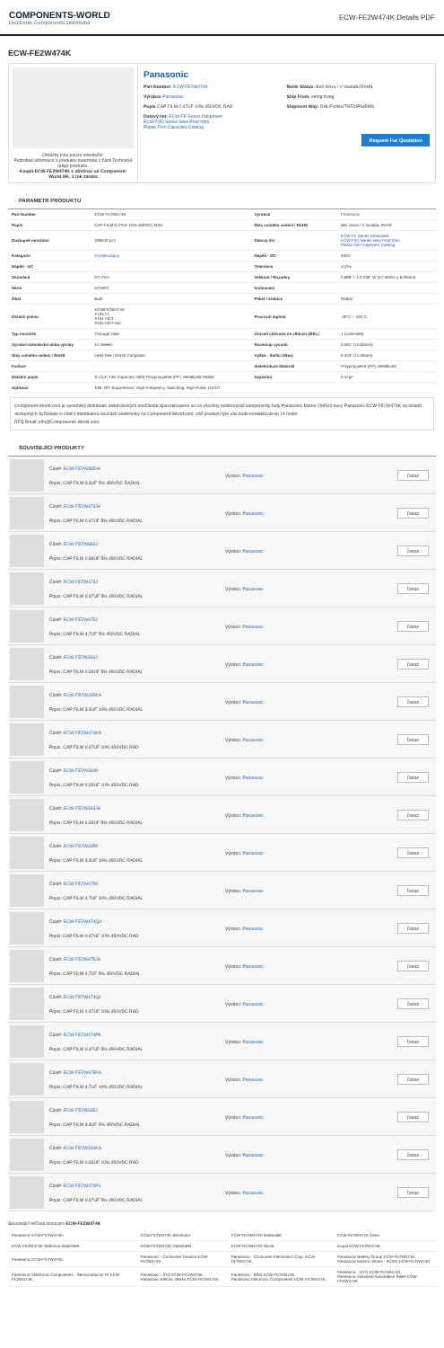COMPONENTS-WORLD
Electronic Components Distributor
ECW-FE2W474K Details PDF
ECW-FE2W474K
Obrázky jsou pouze orientační.
Podrobné informace o produktu naleznete v části Technické údaje produktu.
Koupit ECW-FE2W474K s důvěrou od Component-World.HK, 1 rok záruka
Panasonic
Part Number: ECW-FE2W474K
Výrobce Panasonic
Popis CAP FILM 0.47UF 10% 450VDC RAD
Datový list: ECW-FE Series Datasheet
ECW-F(E) Series New Prod Intro
Plastic Film Capacitor Catalog
RoHs Status: Bez olova / V souladu RoHS
Ship From: Hong Kong
Shipment Way: DHL/Fedex/TNT/UPS/EMS
Request For Quotation
PARAMETR PRODUKTU
| Part Number | ECW-FE2W474K | Výrobce | Panasonic |
| Popis | CAP FILM 0.47UF 10% 450VDC RAD | Stav volného vedení / RoHS | Bez olova / V souladu RoHS |
| Dostupné množství | 299543 pcs | Datový list | ECW-FE Series Datasheet ECW-F(E) Series New Prod Intro Plastic Film Capacitor Catalog |
| Kategorie | Kondenzátory | Napětí - DC | 450V |
| Napětí - AC | - | Tolerance | ±10% |
| Ukončení | PC Pins | Velikost / Rozměry | 0.689" L x 0.236" W (17.50mm x 6.00mm) |
| Série | ECWFE | hodnocení | - |
| Obal | Bulk | Paket / krabice | Radial |
| Ostatní jména | ECWFE2W474K P19174 P19174CT P19174CT-ND | Provozní teplota | -40°C ~ 105°C |
| Typ montáže | Through Hole | Úroveň citlivosti na vlhkost (MSL) | 1 (Unlimited) |
| Výrobní standardní doba výroby | 14 Weeks | Rozestup vývodů | 0.591" (15.00mm) |
| Stav volného vedení / RoHS | Lead free / RoHS Compliant | Výška - Sedící (Max) | 0.453" (11.50mm) |
| Funkce | - | dielektrikum Materiál | Polypropylene (PP), Metallized |
| Detailní popis | 0.47µF Film Capacitor 450V Polypropylene (PP), Metallized Radial | kapacitní | 0.47µF |
| Aplikace | EMI, RFI Suppression; High Frequency, Switching; High Pulse, DV/DT | | |
Component-World.com je spolehlivý distributor elektronických součástek.Specializujeme se na všechny elektronické komponenty řady Panasonic.Máme 299543 kusy Panasonic ECW-FE2W474K na skladě dostupných.Vyžádejte si cítat z distributora součástí elektroniky na Component-World.com, náš prodejní tým vás bude kontaktovat do 24 hodin.
RFQ Email: info@Components-World.com
SOUVISEJÍCÍ PRODUKTY
Část#: ECW-FE2W335JA
Popis: CAP FILM 3.3UF 5% 450VDC RADIAL
Výrobci: Panasonic
Dotaz
Část#: ECW-FE2W474JA
Popis: CAP FILM 0.47UF 5% 450VDC RADIAL
Výrobci: Panasonic
Dotaz
Část#: ECW-FE2W684J
Popis: CAP FILM 0.68UF 5% 450VDC RADIAL
Výrobci: Panasonic
Dotaz
Část#: ECW-FE2W474J
Popis: CAP FILM 0.47UF 5% 450VDC RADIAL
Výrobci: Panasonic
Dotaz
Část#: ECW-FE2W475J
Popis: CAP FILM 4.7UF 5% 450VDC RADIAL
Výrobci: Panasonic
Dotaz
Část#: ECW-FE2W334J
Popis: CAP FILM 0.33UF 5% 450VDC RADIAL
Výrobci: Panasonic
Dotaz
Část#: ECW-FE2W335KA
Popis: CAP FILM 3.3UF 10% 450VDC RADIAL
Výrobci: Panasonic
Dotaz
Část#: ECW-FE2W474KA
Popis: CAP FILM 0.47UF 10% 450VDC RAD
Výrobci: Panasonic
Dotaz
Část#: ECW-FE2W334K
Popis: CAP FILM 0.33UF 10% 450VDC RAD
Výrobci: Panasonic
Dotaz
Část#: ECW-FE2W334JA
Popis: CAP FILM 0.33UF 5% 450VDC RADIAL
Výrobci: Panasonic
Dotaz
Část#: ECW-FE2W335K
Popis: CAP FILM 3.3UF 10% 450VDC RADIAL
Výrobci: Panasonic
Dotaz
Část#: ECW-FE2W475K
Popis: CAP FILM 4.7UF 10% 450VDC RADIAL
Výrobci: Panasonic
Dotaz
Část#: ECW-FE2W474QA
Popis: CAP FILM 0.47UF 10% 450VDC RAD
Výrobci: Panasonic
Dotaz
Část#: ECW-FE2W475JA
Popis: CAP FILM 4.7UF 5% 450VDC RADIAL
Výrobci: Panasonic
Dotaz
Část#: ECW-FE2W474Q1
Popis: CAP FILM 0.47UF 10% 450VDC RAD
Výrobci: Panasonic
Dotaz
Část#: ECW-FE2W474PA
Popis: CAP FILM 0.47UF 5% 450VDC RADIAL
Výrobci: Panasonic
Dotaz
Část#: ECW-FE2W475KA
Popis: CAP FILM 4.7UF 10% 450VDC RADIAL
Výrobci: Panasonic
Dotaz
Část#: ECW-FE2W335J
Popis: CAP FILM 3.3UF 5% 450VDC RADIAL
Výrobci: Panasonic
Dotaz
Část#: ECW-FE2W334KA
Popis: CAP FILM 0.33UF 10% 450VDC RAD
Výrobci: Panasonic
Dotaz
Část#: ECW-FE2W474P1
Popis: CAP FILM 0.47UF 5% 450VDC RADIAL
Výrobci: Panasonic
Dotaz
Související klíčová slova pro ECW-FE2W474K
| Panasonic ECW-FE2W474K. | ECW-FE2W474K distributor | ECW-FE2W474K dodavatel | ECW-FE2W474K Cena |
| ECW-FE2W474K Stáhnout datasheet. | ECW-FE2W474K Datasheet. | ECW-FE2W474K Stock. | koupit ECW-FE2W474K. |
| Panasonic ECW-FE2W474K. | Panasonic - Consumer Division ECW-FE2W474K. | Panasonic - Consumer Electronics Corp. ECW-FE2W474K. | Panasonic Battery Group ECW-FE2W474K. Panasonic Electric Works - ACSD ECW-FE2W474K. |
| Panasonic Electronic Components - Semiconductor Pr ECW-FE2W474K. | Panasonic - ATG ECW-FE2W474K. Panasonic Electric Works ECW-FE2W474K. | Panasonic - BSG ECW-FE2W474K. Panasonic Electronic Components ECW-FE2W474K. | Panasonic - DTG ECW-FE2W474K. Panasonic Industrial Automation Sales ECW-FE2W474K. |